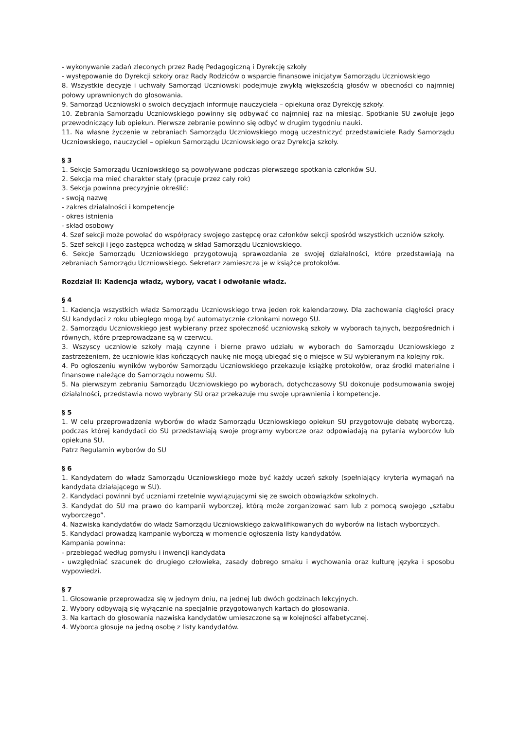- wykonywanie zadań zleconych przez Radę Pedagogiczną i Dyrekcję szkoły
- występowanie do Dyrekcji szkoły oraz Rady Rodziców o wsparcie finansowe inicjatyw Samorządu Uczniowskiego
8. Wszystkie decyzje i uchwały Samorząd Uczniowski podejmuje zwykłą większością głosów w obecności co najmniej połowy uprawnionych do głosowania.
9. Samorząd Uczniowski o swoich decyzjach informuje nauczyciela – opiekuna oraz Dyrekcję szkoły.
10. Zebrania Samorządu Uczniowskiego powinny się odbywać co najmniej raz na miesiąc. Spotkanie SU zwołuje jego przewodniczący lub opiekun. Pierwsze zebranie powinno się odbyć w drugim tygodniu nauki.
11. Na własne życzenie w zebraniach Samorządu Uczniowskiego mogą uczestniczyć przedstawiciele Rady Samorządu Uczniowskiego, nauczyciel – opiekun Samorządu Uczniowskiego oraz Dyrekcja szkoły.
§ 3
1. Sekcje Samorządu Uczniowskiego są powoływane podczas pierwszego spotkania członków SU.
2. Sekcja ma mieć charakter stały (pracuje przez cały rok)
3. Sekcja powinna precyzyjnie określić:
- swoją nazwę
- zakres działalności i kompetencje
- okres istnienia
- skład osobowy
4. Szef sekcji może powołać do współpracy swojego zastępcę oraz członków sekcji spośród wszystkich uczniów szkoły.
5. Szef sekcji i jego zastępca wchodzą w skład Samorządu Uczniowskiego.
6. Sekcje Samorządu Uczniowskiego przygotowują sprawozdania ze swojej działalności, które przedstawiają na zebraniach Samorządu Uczniowskiego. Sekretarz zamieszcza je w książce protokołów.
Rozdział II: Kadencja władz, wybory, vacat i odwołanie władz.
§ 4
1. Kadencja wszystkich władz Samorządu Uczniowskiego trwa jeden rok kalendarzowy. Dla zachowania ciągłości pracy SU kandydaci z roku ubiegłego mogą być automatycznie członkami nowego SU.
2. Samorządu Uczniowskiego jest wybierany przez społeczność uczniowską szkoły w wyborach tajnych, bezpośrednich i równych, które przeprowadzane są w czerwcu.
3. Wszyscy uczniowie szkoły mają czynne i bierne prawo udziału w wyborach do Samorządu Uczniowskiego z zastrzeżeniem, że uczniowie klas kończących naukę nie mogą ubiegać się o miejsce w SU wybieranym na kolejny rok.
4. Po ogłoszeniu wyników wyborów Samorządu Uczniowskiego przekazuje książkę protokołów, oraz środki materialne i finansowe należące do Samorządu nowemu SU.
5. Na pierwszym zebraniu Samorządu Uczniowskiego po wyborach, dotychczasowy SU dokonuje podsumowania swojej działalności, przedstawia nowo wybrany SU oraz przekazuje mu swoje uprawnienia i kompetencje.
§ 5
1. W celu przeprowadzenia wyborów do władz Samorządu Uczniowskiego opiekun SU przygotowuje debatę wyborczą, podczas której kandydaci do SU przedstawiają swoje programy wyborcze oraz odpowiadają na pytania wyborców lub opiekuna SU.
Patrz Regulamin wyborów do SU
§ 6
1. Kandydatem do władz Samorządu Uczniowskiego może być każdy uczeń szkoły (spełniający kryteria wymagań na kandydata działającego w SU).
2. Kandydaci powinni być uczniami rzetelnie wywiązującymi się ze swoich obowiązków szkolnych.
3. Kandydat do SU ma prawo do kampanii wyborczej, którą może zorganizować sam lub z pomocą swojego „sztabu wyborczego”.
4. Nazwiska kandydatów do władz Samorządu Uczniowskiego zakwalifikowanych do wyborów na listach wyborczych.
5. Kandydaci prowadzą kampanie wyborczą w momencie ogłoszenia listy kandydatów.
Kampania powinna:
- przebiegać według pomysłu i inwencji kandydata
- uwzględniać szacunek do drugiego człowieka, zasady dobrego smaku i wychowania oraz kulturę języka i sposobu wypowiedzi.
§ 7
1. Głosowanie przeprowadza się w jednym dniu, na jednej lub dwóch godzinach lekcyjnych.
2. Wybory odbywają się wyłącznie na specjalnie przygotowanych kartach do głosowania.
3. Na kartach do głosowania nazwiska kandydatów umieszczone są w kolejności alfabetycznej.
4. Wyborca głosuje na jedną osobę z listy kandydatów.